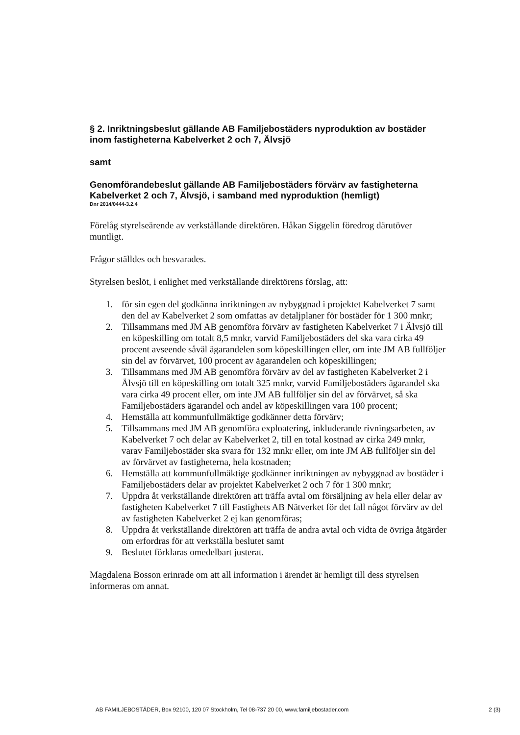§ 2. Inriktningsbeslut gällande AB Familjebostäders nyproduktion av bostäder inom fastigheterna Kabelverket 2 och 7, Älvsjö
samt
Genomförandebeslut gällande AB Familjebostäders förvärv av fastigheterna Kabelverket 2 och 7, Älvsjö, i samband med nyproduktion (hemligt)
Dnr 2014/0444-3.2.4
Förelåg styrelseärende av verkställande direktören. Håkan Siggelin föredrog därutöver muntligt.
Frågor ställdes och besvarades.
Styrelsen beslöt, i enlighet med verkställande direktörens förslag, att:
1. för sin egen del godkänna inriktningen av nybyggnad i projektet Kabelverket 7 samt den del av Kabelverket 2 som omfattas av detaljplaner för bostäder för 1 300 mnkr;
2. Tillsammans med JM AB genomföra förvärv av fastigheten Kabelverket 7 i Älvsjö till en köpeskilling om totalt 8,5 mnkr, varvid Familjebostäders del ska vara cirka 49 procent avseende såväl ägarandelen som köpeskillingen eller, om inte JM AB fullföljer sin del av förvärvet, 100 procent av ägarandelen och köpeskillingen;
3. Tillsammans med JM AB genomföra förvärv av del av fastigheten Kabelverket 2 i Älvsjö till en köpeskilling om totalt 325 mnkr, varvid Familjebostäders ägarandel ska vara cirka 49 procent eller, om inte JM AB fullföljer sin del av förvärvet, så ska Familjebostäders ägarandel och andel av köpeskillingen vara 100 procent;
4. Hemställa att kommunfullmäktige godkänner detta förvärv;
5. Tillsammans med JM AB genomföra exploatering, inkluderande rivningsarbeten, av Kabelverket 7 och delar av Kabelverket 2, till en total kostnad av cirka 249 mnkr, varav Familjebostäder ska svara för 132 mnkr eller, om inte JM AB fullföljer sin del av förvärvet av fastigheterna, hela kostnaden;
6. Hemställa att kommunfullmäktige godkänner inriktningen av nybyggnad av bostäder i Familjebostäders delar av projektet Kabelverket 2 och 7 för 1 300 mnkr;
7. Uppdra åt verkställande direktören att träffa avtal om försäljning av hela eller delar av fastigheten Kabelverket 7 till Fastighets AB Nätverket för det fall något förvärv av del av fastigheten Kabelverket 2 ej kan genomföras;
8. Uppdra åt verkställande direktören att träffa de andra avtal och vidta de övriga åtgärder om erfordras för att verkställa beslutet samt
9. Beslutet förklaras omedelbart justerat.
Magdalena Bosson erinrade om att all information i ärendet är hemligt till dess styrelsen informeras om annat.
AB FAMILJEBOSTÄDER, Box 92100, 120 07 Stockholm, Tel 08-737 20 00, www.familjebostader.com 2 (3)